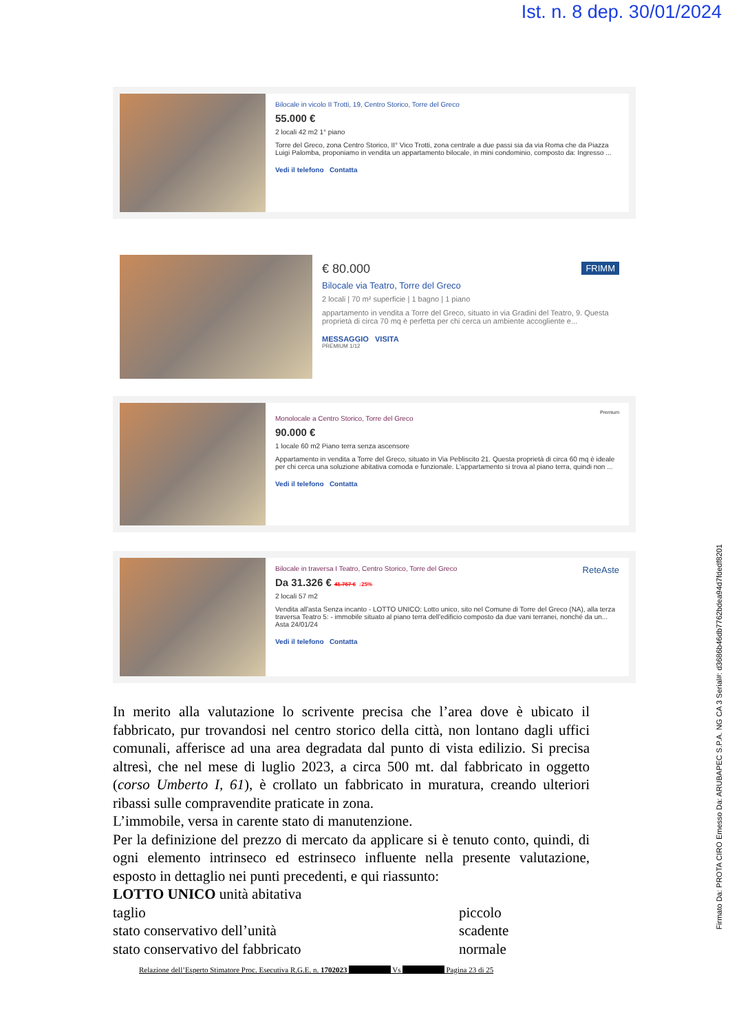Ist. n. 8 dep. 30/01/2024
Bilocale in vicolo II Trotti, 19, Centro Storico, Torre del Greco
55.000 €
2 locali 42 m2 1° piano
Torre del Greco, zona Centro Storico, II° Vico Trotti, zona centrale a due passi sia da via Roma che da Piazza Luigi Palomba, proponiamo in vendita un appartamento bilocale, in mini condominio, composto da: Ingresso ...
Vedi il telefono Contatta
€ 80.000 FRIMM
Bilocale via Teatro, Torre del Greco
2 locali | 70 m² superficie | 1 bagno | 1 piano
appartamento in vendita a Torre del Greco, situato in via Gradini del Teatro, 9. Questa proprietà di circa 70 mq è perfetta per chi cerca un ambiente accogliente e...
MESSAGGIO VISITA
PREMIUM 1/12
Premium
Monolocale a Centro Storico, Torre del Greco
90.000 €
1 locale 60 m2 Piano terra senza ascensore
Appartamento in vendita a Torre del Greco, situato in Via Pebliscito 21. Questa proprietà di circa 60 mq è ideale per chi cerca una soluzione abitativa comoda e funzionale. L'appartamento si trova al piano terra, quindi non ...
Vedi il telefono Contatta
Bilocale in traversa I Teatro, Centro Storico, Torre del Greco ReteAste
Da 31.326 € 41.767 € ↓25%
2 locali 57 m2
Vendita all'asta Senza incanto - LOTTO UNICO: Lotto unico, sito nel Comune di Torre del Greco (NA), alla terza traversa Teatro 5: - immobile situato al piano terra dell'edificio composto da due vani terranei, nonché da un...
Asta 24/01/24
Vedi il telefono Contatta
In merito alla valutazione lo scrivente precisa che l’area dove è ubicato il fabbricato, pur trovandosi nel centro storico della città, non lontano dagli uffici comunali, afferisce ad una area degradata dal punto di vista edilizio. Si precisa altresì, che nel mese di luglio 2023, a circa 500 mt. dal fabbricato in oggetto (corso Umberto I, 61), è crollato un fabbricato in muratura, creando ulteriori ribassi sulle compravendite praticate in zona.
L’immobile, versa in carente stato di manutenzione.
Per la definizione del prezzo di mercato da applicare si è tenuto conto, quindi, di ogni elemento intrinseco ed estrinseco influente nella presente valutazione, esposto in dettaglio nei punti precedenti, e qui riassunto:
LOTTO UNICO unità abitativa
taglio piccolo
stato conservativo dell’unità scadente
stato conservativo del fabbricato normale
Relazione dell’Esperto Stimatore Proc. Esecutiva R.G.E. n. 1702023 Vs Pagina 23 di 25
Firmato Da: PROTA CIRO Emesso Da: ARUBAPEC S.P.A. NG CA 3 Serial#: d3686b46db7762bdea94d7fdedf8201